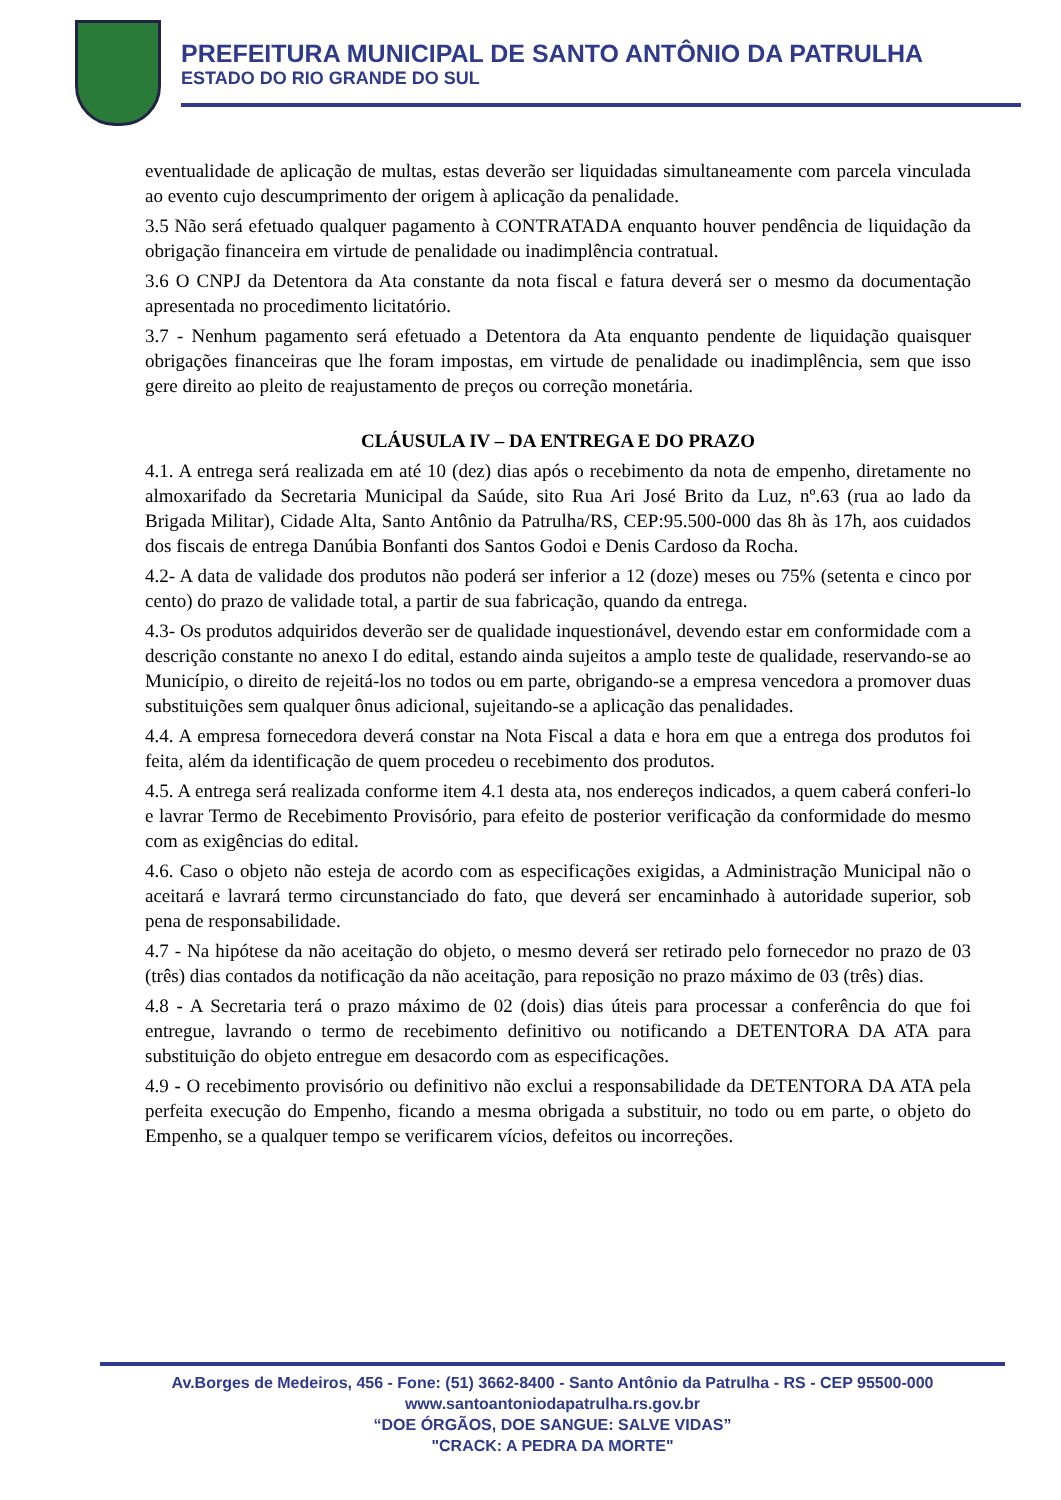PREFEITURA MUNICIPAL DE SANTO ANTÔNIO DA PATRULHA
ESTADO DO RIO GRANDE DO SUL
eventualidade de aplicação de multas, estas deverão ser liquidadas simultaneamente com parcela vinculada ao evento cujo descumprimento der origem à aplicação da penalidade.
3.5 Não será efetuado qualquer pagamento à CONTRATADA enquanto houver pendência de liquidação da obrigação financeira em virtude de penalidade ou inadimplência contratual.
3.6 O CNPJ da Detentora da Ata constante da nota fiscal e fatura deverá ser o mesmo da documentação apresentada no procedimento licitatório.
3.7 - Nenhum pagamento será efetuado a Detentora da Ata enquanto pendente de liquidação quaisquer obrigações financeiras que lhe foram impostas, em virtude de penalidade ou inadimplência, sem que isso gere direito ao pleito de reajustamento de preços ou correção monetária.
CLÁUSULA IV – DA ENTREGA E DO PRAZO
4.1. A entrega será realizada em até 10 (dez) dias após o recebimento da nota de empenho, diretamente no almoxarifado da Secretaria Municipal da Saúde, sito Rua Ari José Brito da Luz, nº.63 (rua ao lado da Brigada Militar), Cidade Alta, Santo Antônio da Patrulha/RS, CEP:95.500-000 das 8h às 17h, aos cuidados dos fiscais de entrega Danúbia Bonfanti dos Santos Godoi e Denis Cardoso da Rocha.
4.2- A data de validade dos produtos não poderá ser inferior a 12 (doze) meses ou 75% (setenta e cinco por cento) do prazo de validade total, a partir de sua fabricação, quando da entrega.
4.3- Os produtos adquiridos deverão ser de qualidade inquestionável, devendo estar em conformidade com a descrição constante no anexo I do edital, estando ainda sujeitos a amplo teste de qualidade, reservando-se ao Município, o direito de rejeitá-los no todos ou em parte, obrigando-se a empresa vencedora a promover duas substituições sem qualquer ônus adicional, sujeitando-se a aplicação das penalidades.
4.4. A empresa fornecedora deverá constar na Nota Fiscal a data e hora em que a entrega dos produtos foi feita, além da identificação de quem procedeu o recebimento dos produtos.
4.5. A entrega será realizada conforme item 4.1 desta ata, nos endereços indicados, a quem caberá conferi-lo e lavrar Termo de Recebimento Provisório, para efeito de posterior verificação da conformidade do mesmo com as exigências do edital.
4.6. Caso o objeto não esteja de acordo com as especificações exigidas, a Administração Municipal não o aceitará e lavrará termo circunstanciado do fato, que deverá ser encaminhado à autoridade superior, sob pena de responsabilidade.
4.7 - Na hipótese da não aceitação do objeto, o mesmo deverá ser retirado pelo fornecedor no prazo de 03 (três) dias contados da notificação da não aceitação, para reposição no prazo máximo de 03 (três) dias.
4.8 - A Secretaria terá o prazo máximo de 02 (dois) dias úteis para processar a conferência do que foi entregue, lavrando o termo de recebimento definitivo ou notificando a DETENTORA DA ATA para substituição do objeto entregue em desacordo com as especificações.
4.9 - O recebimento provisório ou definitivo não exclui a responsabilidade da DETENTORA DA ATA pela perfeita execução do Empenho, ficando a mesma obrigada a substituir, no todo ou em parte, o objeto do Empenho, se a qualquer tempo se verificarem vícios, defeitos ou incorreções.
Av.Borges de Medeiros, 456 - Fone: (51) 3662-8400 - Santo Antônio da Patrulha - RS - CEP 95500-000
www.santoantoniodapatrulha.rs.gov.br
“DOE ÓRGÃOS, DOE SANGUE: SALVE VIDAS”
"CRACK: A PEDRA DA MORTE"